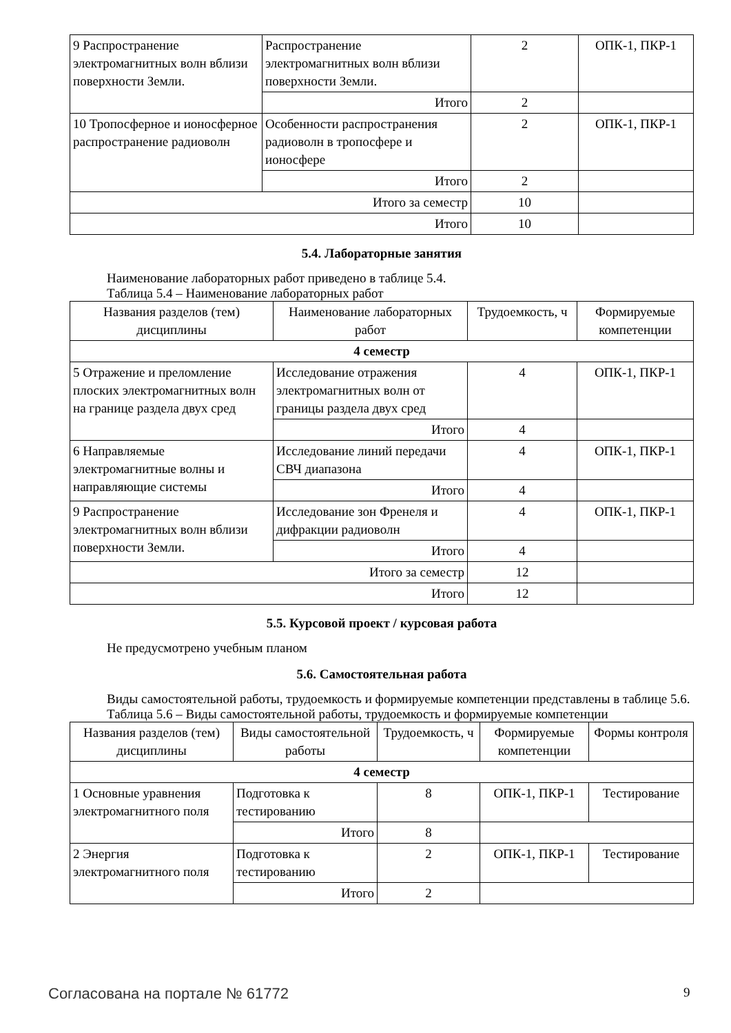| 9 Распространение электромагнитных волн вблизи поверхности Земли. | Распространение электромагнитных волн вблизи поверхности Земли. | 2 | ОПК-1, ПКР-1 |
| | Итого | 2 | |
| 10 Тропосферное и ионосферное распространение радиоволн | Особенности распространения радиоволн в тропосфере и ионосфере | 2 | ОПК-1, ПКР-1 |
| | Итого | 2 | |
| Итого за семестр | | 10 | |
| Итого | | 10 | |
5.4. Лабораторные занятия
Наименование лабораторных работ приведено в таблице 5.4.
Таблица 5.4 – Наименование лабораторных работ
| Названия разделов (тем) дисциплины | Наименование лабораторных работ | Трудоемкость, ч | Формируемые компетенции |
| --- | --- | --- | --- |
| 4 семестр | | | |
| 5 Отражение и преломление плоских электромагнитных волн на границе раздела двух сред | Исследование отражения электромагнитных волн от границы раздела двух сред | 4 | ОПК-1, ПКР-1 |
| | Итого | 4 | |
| 6 Направляемые электромагнитные волны и направляющие системы | Исследование линий передачи СВЧ диапазона | 4 | ОПК-1, ПКР-1 |
| | Итого | 4 | |
| 9 Распространение электромагнитных волн вблизи поверхности Земли. | Исследование зон Френеля и дифракции радиоволн | 4 | ОПК-1, ПКР-1 |
| | Итого | 4 | |
| Итого за семестр | | 12 | |
| Итого | | 12 | |
5.5. Курсовой проект / курсовая работа
Не предусмотрено учебным планом
5.6. Самостоятельная работа
Виды самостоятельной работы, трудоемкость и формируемые компетенции представлены в таблице 5.6.
Таблица 5.6 – Виды самостоятельной работы, трудоемкость и формируемые компетенции
| Названия разделов (тем) дисциплины | Виды самостоятельной работы | Трудоемкость, ч | Формируемые компетенции | Формы контроля |
| --- | --- | --- | --- | --- |
| 4 семестр | | | | |
| 1 Основные уравнения электромагнитного поля | Подготовка к тестированию | 8 | ОПК-1, ПКР-1 | Тестирование |
| | Итого | 8 | | |
| 2 Энергия электромагнитного поля | Подготовка к тестированию | 2 | ОПК-1, ПКР-1 | Тестирование |
| | Итого | 2 | | |
Согласована на портале № 61772 9